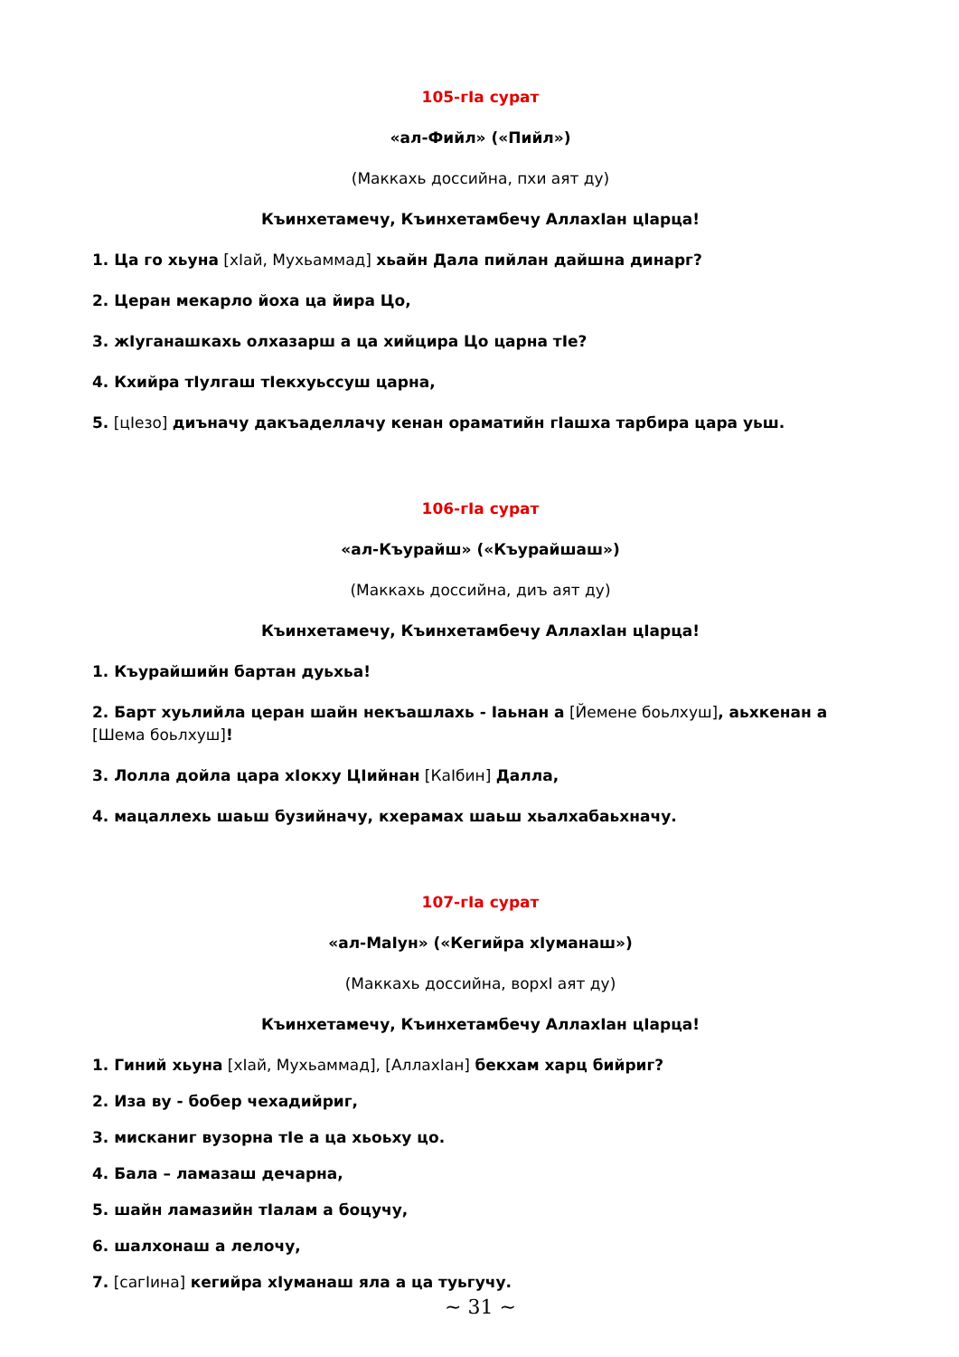105-гIа сурат
«ал-Фийл» («Пийл»)
(Маккахь доссийна, пхи аят ду)
Къинхетамечу, Къинхетамбечу АллахIан цIарца!
1. Ца го хьуна [хIай, Мухьаммад] хьайн Дала пийлан дайшна динарг?
2. Церан мекарло йоха ца йира Цо,
3. жIуганашкахь олхазарш а ца хийцира Цо царна тIе?
4. Кхийра тIулгаш тIекхуьссуш царна,
5. [цIезо] диъначу дакъаделлачу кенан ораматийн гIашха тарбира цара уьш.
106-гIа сурат
«ал-Къурайш» («Къурайшаш»)
(Маккахь доссийна, диъ аят ду)
Къинхетамечу, Къинхетамбечу АллахIан цIарца!
1. Къурайшийн бартан дуьхьа!
2. Барт хуьлийла церан шайн некъашлахь - Iаьнан а [Йемене боьлхуш], аьхкенан а [Шема боьлхуш]!
3. Лолла дойла цара хIокху ЦIийнан [КаIбин] Далла,
4. мацаллехь шаьш бузийначу, кхерамах шаьш хьалхабаьхначу.
107-гIа сурат
«ал-МаIун» («Кегийра хIуманаш»)
(Маккахь доссийна, ворхI аят ду)
Къинхетамечу, Къинхетамбечу АллахIан цIарца!
1. Гиний хьуна [хIай, Мухьаммад], [АллахIан] бекхам харц бийриг?
2. Иза ву - бобер чехадийриг,
3. мисканиг вузорна тIе а ца хьоьху цо.
4. Бала – ламазаш дечарна,
5. шайн ламазийн тIалам а боцучу,
6. шалхонаш а лелочу,
7. [сагIина] кегийра хIуманаш яла а ца туьгучу.
~ 31 ~